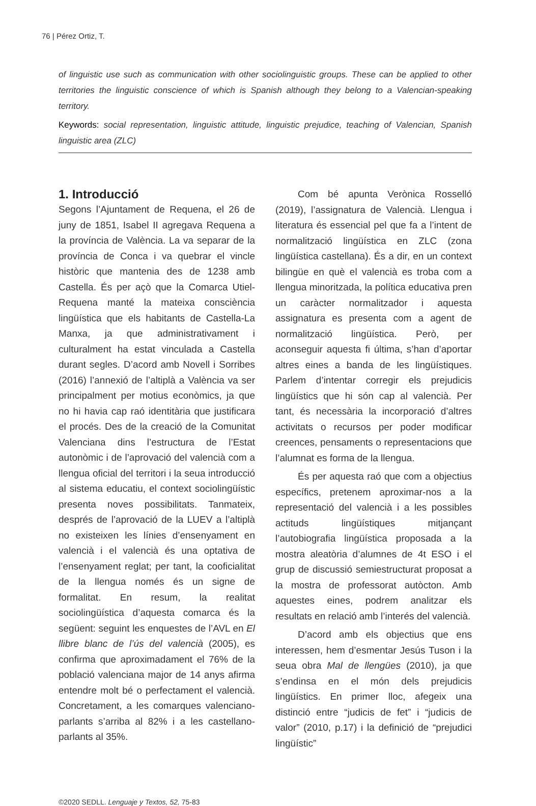76 | Pérez Ortiz, T.
of linguistic use such as communication with other sociolinguistic groups. These can be applied to other territories the linguistic conscience of which is Spanish although they belong to a Valencian-speaking territory.
Keywords: social representation, linguistic attitude, linguistic prejudice, teaching of Valencian, Spanish linguistic area (ZLC)
1. Introducció
Segons l’Ajuntament de Requena, el 26 de juny de 1851, Isabel II agregava Requena a la província de València. La va separar de la província de Conca i va quebrar el vincle històric que mantenia des de 1238 amb Castella. És per açò que la Comarca Utiel-Requena manté la mateixa consciència lingüística que els habitants de Castella-La Manxa, ja que administrativament i culturalment ha estat vinculada a Castella durant segles. D’acord amb Novell i Sorribes (2016) l’annexió de l’altiplà a València va ser principalment per motius econòmics, ja que no hi havia cap raó identitària que justificara el procés. Des de la creació de la Comunitat Valenciana dins l’estructura de l’Estat autonòmic i de l’aprovació del valencià com a llengua oficial del territori i la seua introducció al sistema educatiu, el context sociolingüístic presenta noves possibilitats. Tanmateix, després de l’aprovació de la LUEV a l’altiplà no existeixen les línies d’ensenyament en valencià i el valencià és una optativa de l’ensenyament reglat; per tant, la cooficialitat de la llengua només és un signe de formalitat. En resum, la realitat sociolingüística d’aquesta comarca és la següent: seguint les enquestes de l’AVL en El llibre blanc de l’ús del valencià (2005), es confirma que aproximadament el 76% de la població valenciana major de 14 anys afirma entendre molt bé o perfectament el valencià. Concretament, a les comarques valenciano-parlants s’arriba al 82% i a les castellano-parlants al 35%.
Com bé apunta Verònica Rosselló (2019), l’assignatura de Valencià. Llengua i literatura és essencial pel que fa a l’intent de normalització lingüística en ZLC (zona lingüística castellana). És a dir, en un context bilingüe en què el valencià es troba com a llengua minoritzada, la política educativa pren un caràcter normalitzador i aquesta assignatura es presenta com a agent de normalització lingüística. Però, per aconseguir aquesta fi última, s’han d’aportar altres eines a banda de les lingüístiques. Parlem d’intentar corregir els prejudicis lingüístics que hi són cap al valencià. Per tant, és necessària la incorporació d’altres activitats o recursos per poder modificar creences, pensaments o representacions que l’alumnat es forma de la llengua.
És per aquesta raó que com a objectius específics, pretenem aproximar-nos a la representació del valencià i a les possibles actituds lingüístiques mitjançant l’autobiografia lingüística proposada a la mostra aleatòria d’alumnes de 4t ESO i el grup de discussió semiestructurat proposat a la mostra de professorat autòcton. Amb aquestes eines, podrem analitzar els resultats en relació amb l’interés del valencià.
D’acord amb els objectius que ens interessen, hem d’esmentar Jesús Tuson i la seua obra Mal de llengües (2010), ja que s’endinsa en el món dels prejudicis lingüístics. En primer lloc, afegeix una distinció entre “judicis de fet” i “judicis de valor” (2010, p.17) i la definició de “prejudici lingüístic”
©2020 SEDLL. Lenguaje y Textos, 52, 75-83